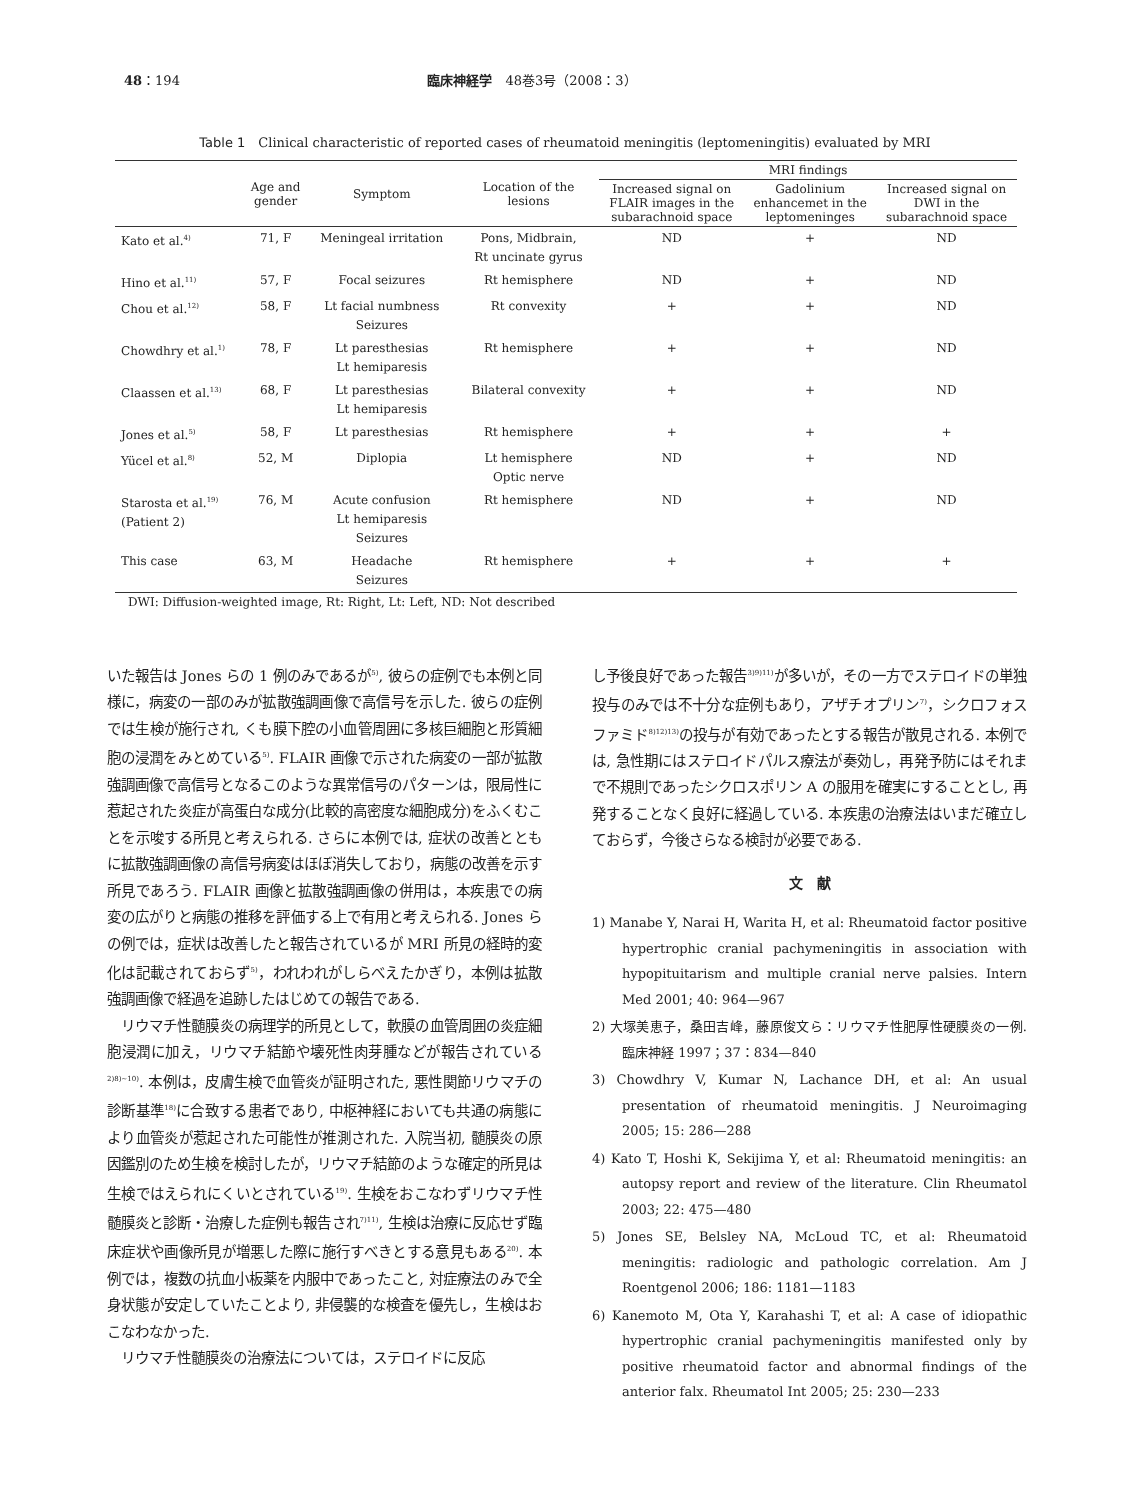48：194 臨床神経学　48巻3号（2008：3）
Table 1　Clinical characteristic of reported cases of rheumatoid meningitis (leptomeningitis) evaluated by MRI
| | Age and gender | Symptom | Location of the lesions | MRI findings | | |
| --- | --- | --- | --- | --- | --- | --- |
| | | | | Increased signal on FLAIR images in the subarachnoid space | Gadolinium enhancemet in the leptomeninges | Increased signal on DWI in the subarachnoid space |
| Kato et al.<sup>4)</sup> | 71, F | Meningeal irritation | Pons, Midbrain, Rt uncinate gyrus | ND | + | ND |
| Hino et al.<sup>11)</sup> | 57, F | Focal seizures | Rt hemisphere | ND | + | ND |
| Chou et al.<sup>12)</sup> | 58, F | Lt facial numbness Seizures | Rt convexity | + | + | ND |
| Chowdhry et al.<sup>1)</sup> | 78, F | Lt paresthesias Lt hemiparesis | Rt hemisphere | + | + | ND |
| Claassen et al.<sup>13)</sup> | 68, F | Lt paresthesias Lt hemiparesis | Bilateral convexity | + | + | ND |
| Jones et al.<sup>5)</sup> | 58, F | Lt paresthesias | Rt hemisphere | + | + | + |
| Yücel et al.<sup>8)</sup> | 52, M | Diplopia | Lt hemisphere Optic nerve | ND | + | ND |
| Starosta et al.<sup>19)</sup> (Patient 2) | 76, M | Acute confusion Lt hemiparesis Seizures | Rt hemisphere | ND | + | ND |
| This case | 63, M | Headache Seizures | Rt hemisphere | + | + | + |
DWI: Diffusion-weighted image, Rt: Right, Lt: Left, ND: Not described
いた報告は Jones らの 1 例のみであるが<sup>5)</sup>, 彼らの症例でも本例と同様に，病変の一部のみが拡散強調画像で高信号を示した. 彼らの症例では生検が施行され, くも膜下腔の小血管周囲に多核巨細胞と形質細胞の浸潤をみとめている<sup>5)</sup>. FLAIR 画像で示された病変の一部が拡散強調画像で高信号となるこのような異常信号のパターンは，限局性に惹起された炎症が高蛋白な成分(比較的高密度な細胞成分)をふくむことを示唆する所見と考えられる. さらに本例では, 症状の改善とともに拡散強調画像の高信号病変はほぼ消失しており，病態の改善を示す所見であろう. FLAIR 画像と拡散強調画像の併用は，本疾患での病変の広がりと病態の推移を評価する上で有用と考えられる. Jones らの例では，症状は改善したと報告されているが MRI 所見の経時的変化は記載されておらず<sup>5)</sup>，われわれがしらべえたかぎり，本例は拡散強調画像で経過を追跡したはじめての報告である.
　リウマチ性髄膜炎の病理学的所見として，軟膜の血管周囲の炎症細胞浸潤に加え，リウマチ結節や壊死性肉芽腫などが報告されている<sup>2)8)~10)</sup>. 本例は，皮膚生検で血管炎が証明された, 悪性関節リウマチの診断基準<sup>18)</sup>に合致する患者であり, 中枢神経においても共通の病態により血管炎が惹起された可能性が推測された. 入院当初, 髄膜炎の原因鑑別のため生検を検討したが，リウマチ結節のような確定的所見は生検ではえられにくいとされている<sup>19)</sup>. 生検をおこなわずリウマチ性髄膜炎と診断・治療した症例も報告され<sup>7)11)</sup>, 生検は治療に反応せず臨床症状や画像所見が増悪した際に施行すべきとする意見もある<sup>20)</sup>. 本例では，複数の抗血小板薬を内服中であったこと, 対症療法のみで全身状態が安定していたことより, 非侵襲的な検査を優先し，生検はおこなわなかった.
　リウマチ性髄膜炎の治療法については，ステロイドに反応
し予後良好であった報告<sup>3)9)11)</sup>が多いが，その一方でステロイドの単独投与のみでは不十分な症例もあり，アザチオプリン<sup>7)</sup>，シクロフォスファミド<sup>8)12)13)</sup>の投与が有効であったとする報告が散見される. 本例では, 急性期にはステロイドパルス療法が奏効し，再発予防にはそれまで不規則であったシクロスポリン A の服用を確実にすることとし, 再発することなく良好に経過している. 本疾患の治療法はいまだ確立しておらず，今後さらなる検討が必要である.
文　献
1) Manabe Y, Narai H, Warita H, et al: Rheumatoid factor positive hypertrophic cranial pachymeningitis in association with hypopituitarism and multiple cranial nerve palsies. Intern Med 2001; 40: 964—967
2) 大塚美恵子，桑田吉峰，藤原俊文ら：リウマチ性肥厚性硬膜炎の一例. 臨床神経 1997；37：834—840
3) Chowdhry V, Kumar N, Lachance DH, et al: An usual presentation of rheumatoid meningitis. J Neuroimaging 2005; 15: 286—288
4) Kato T, Hoshi K, Sekijima Y, et al: Rheumatoid meningitis: an autopsy report and review of the literature. Clin Rheumatol 2003; 22: 475—480
5) Jones SE, Belsley NA, McLoud TC, et al: Rheumatoid meningitis: radiologic and pathologic correlation. Am J Roentgenol 2006; 186: 1181—1183
6) Kanemoto M, Ota Y, Karahashi T, et al: A case of idiopathic hypertrophic cranial pachymeningitis manifested only by positive rheumatoid factor and abnormal findings of the anterior falx. Rheumatol Int 2005; 25: 230—233